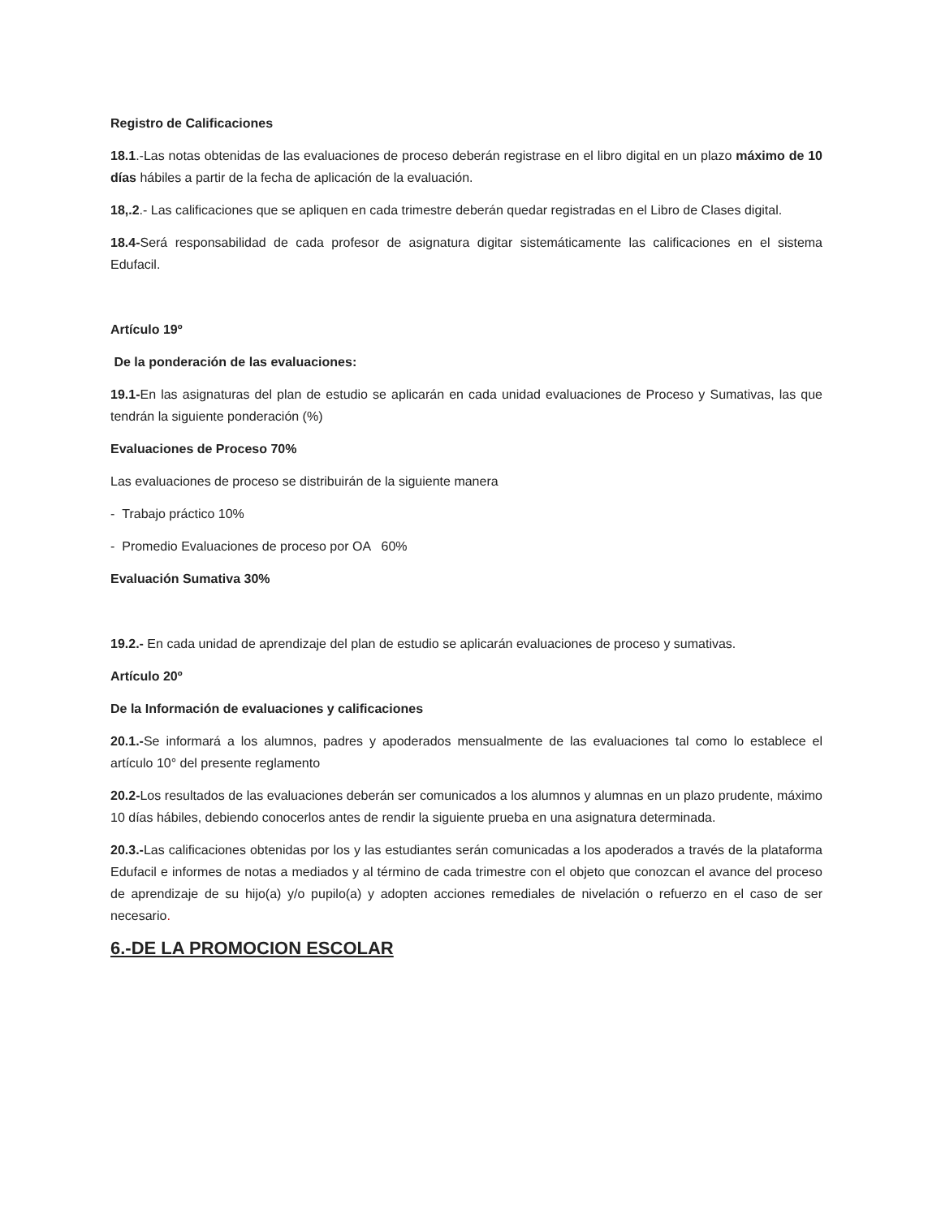Registro de Calificaciones
18.1.-Las notas obtenidas de las evaluaciones de proceso deberán registrase en el libro digital en un plazo máximo de 10 días hábiles a partir de la fecha de aplicación de la evaluación.
18,.2.- Las calificaciones que se apliquen en cada trimestre deberán quedar registradas en el Libro de Clases digital.
18.4-Será responsabilidad de cada profesor de asignatura digitar sistemáticamente las calificaciones en el sistema Edufacil.
Artículo 19º
De la ponderación de las evaluaciones:
19.1-En las asignaturas del plan de estudio se aplicarán en cada unidad evaluaciones de Proceso y Sumativas, las que tendrán la siguiente ponderación (%)
Evaluaciones de Proceso 70%
Las evaluaciones de proceso se distribuirán de la siguiente manera
- Trabajo práctico 10%
- Promedio Evaluaciones de proceso por OA 60%
Evaluación Sumativa 30%
19.2.- En cada unidad de aprendizaje del plan de estudio se aplicarán evaluaciones de proceso y sumativas.
Artículo 20º
De la Información de evaluaciones y calificaciones
20.1.-Se informará a los alumnos, padres y apoderados mensualmente de las evaluaciones tal como lo establece el artículo 10° del presente reglamento
20.2-Los resultados de las evaluaciones deberán ser comunicados a los alumnos y alumnas en un plazo prudente, máximo 10 días hábiles, debiendo conocerlos antes de rendir la siguiente prueba en una asignatura determinada.
20.3.-Las calificaciones obtenidas por los y las estudiantes serán comunicadas a los apoderados a través de la plataforma Edufacil e informes de notas a mediados y al término de cada trimestre con el objeto que conozcan el avance del proceso de aprendizaje de su hijo(a) y/o pupilo(a) y adopten acciones remediales de nivelación o refuerzo en el caso de ser necesario.
6.-DE LA PROMOCION ESCOLAR